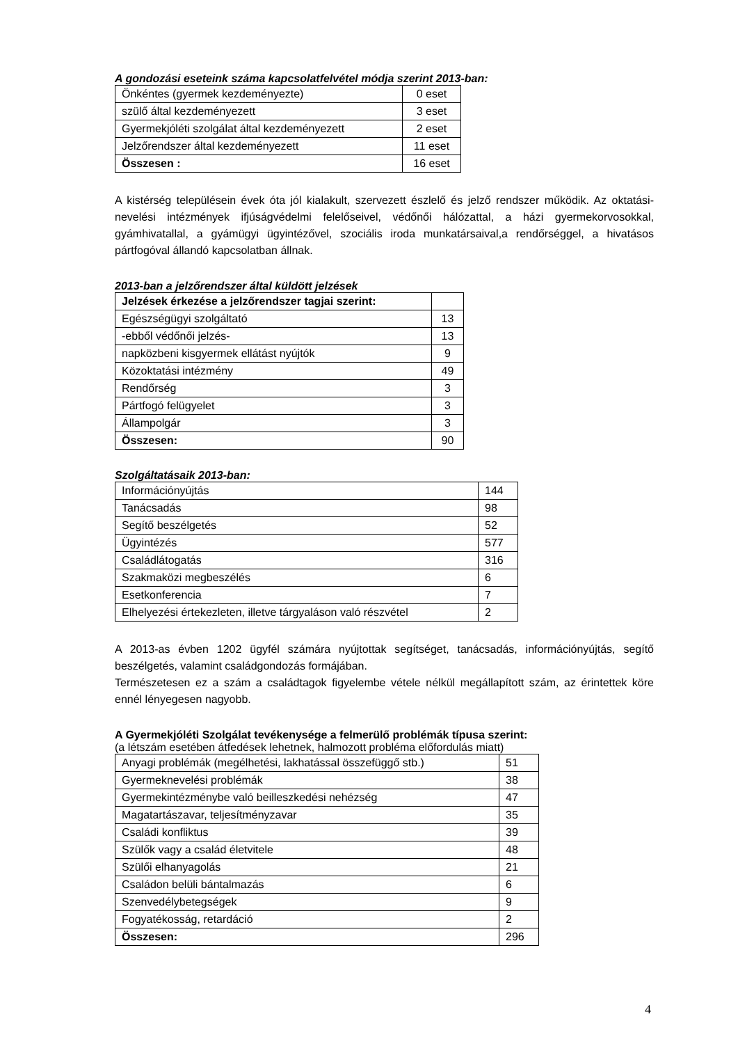A gondozási eseteink száma kapcsolatfelvétel módja szerint 2013-ban:
| Önkéntes (gyermek kezdeményezte) | 0 eset |
| szülő által kezdeményezett | 3 eset |
| Gyermekjóléti szolgálat által kezdeményezett | 2 eset |
| Jelzőrendszer által kezdeményezett | 11 eset |
| Összesen : | 16 eset |
A kistérség településein évek óta jól kialakult, szervezett észlelő és jelző rendszer működik. Az oktatási-nevelési intézmények ifjúságvédelmi felelőseivel, védőnői hálózattal, a házi gyermekorvosokkal, gyámhivatallal, a gyámügyi ügyintézővel, szociális iroda munkatársaival,a rendőrséggel, a hivatásos pártfogóval állandó kapcsolatban állnak.
2013-ban a jelzőrendszer által küldött jelzések
| Jelzések érkezése a jelzőrendszer tagjai szerint: | |
| Egészségügyi szolgáltató | 13 |
| -ebből védőnői jelzés- | 13 |
| napközbeni kisgyermek ellátást nyújtók | 9 |
| Közoktatási intézmény | 49 |
| Rendőrség | 3 |
| Pártfogó felügyelet | 3 |
| Állampolgár | 3 |
| Összesen: | 90 |
Szolgáltatásaik 2013-ban:
| Információnyújtás | 144 |
| Tanácsadás | 98 |
| Segítő beszélgetés | 52 |
| Ügyintézés | 577 |
| Családlátogatás | 316 |
| Szakmaközi megbeszélés | 6 |
| Esetkonferencia | 7 |
| Elhelyezési értekezleten, illetve tárgyaláson való részvétel | 2 |
A 2013-as évben 1202 ügyfél számára nyújtottak segítséget, tanácsadás, információnyújtás, segítő beszélgetés, valamint családgondozás formájában.
Természetesen ez a szám a családtagok figyelembe vétele nélkül megállapított szám, az érintettek köre ennél lényegesen nagyobb.
A Gyermekjóléti Szolgálat tevékenysége a felmerülő problémák típusa szerint:
(a létszám esetében átfedések lehetnek, halmozott probléma előfordulás miatt)
| Anyagi problémák (megélhetési, lakhatással összefüggő stb.) | 51 |
| Gyermeknevelési problémák | 38 |
| Gyermekintézménybe való beilleszkedési nehézség | 47 |
| Magatartászavar, teljesítményzavar | 35 |
| Családi konfliktus | 39 |
| Szülők vagy a család életvitele | 48 |
| Szülői elhanyagolás | 21 |
| Családon belüli bántalmazás | 6 |
| Szenvedélybetegségek | 9 |
| Fogyatékosság, retardáció | 2 |
| Összesen: | 296 |
4